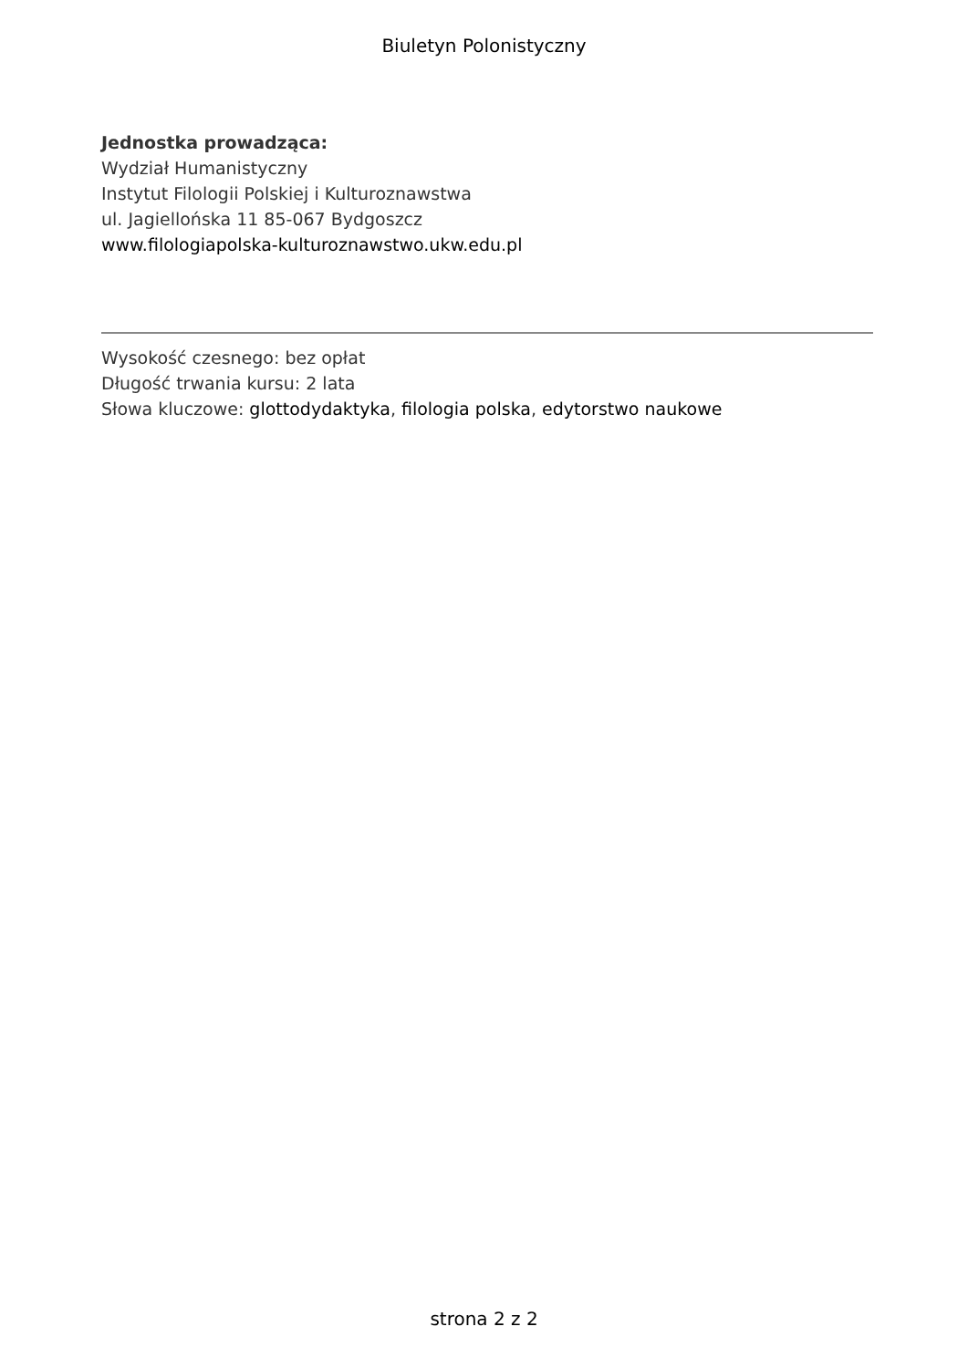Biuletyn Polonistyczny
Jednostka prowadząca:
Wydział Humanistyczny
Instytut Filologii Polskiej i Kulturoznawstwa
ul. Jagiellońska 11 85-067 Bydgoszcz
www.filologiapolska-kulturoznawstwo.ukw.edu.pl
Wysokość czesnego: bez opłat
Długość trwania kursu: 2 lata
Słowa kluczowe: glottodydaktyka, filologia polska, edytorstwo naukowe
strona 2 z 2